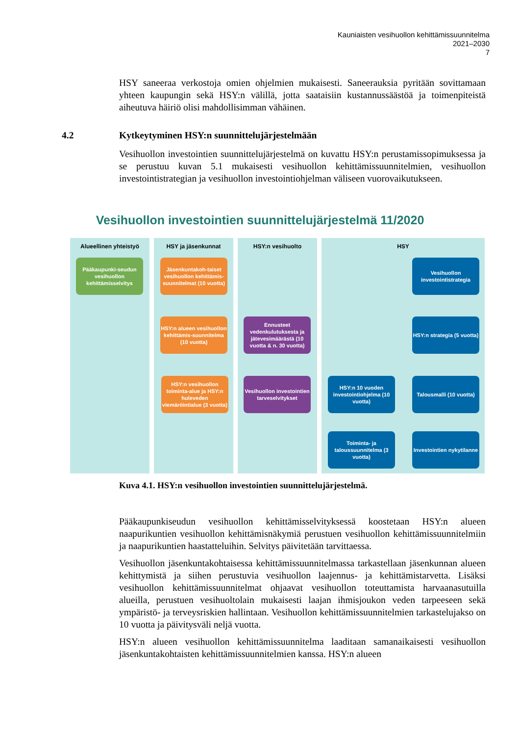Kauniaisten vesihuollon kehittämissuunnitelma
2021–2030
7
HSY saneeraa verkostoja omien ohjelmien mukaisesti. Saneerauksia pyritään sovittamaan yhteen kaupungin sekä HSY:n välillä, jotta saataisiin kustannussäästöä ja toimenpiteistä aiheutuva häiriö olisi mahdollisimman vähäinen.
4.2 Kytkeytyminen HSY:n suunnittelujärjestelmään
Vesihuollon investointien suunnittelujärjestelmä on kuvattu HSY:n perustamissopimuksessa ja se perustuu kuvan 5.1 mukaisesti vesihuollon kehittämissuunnitelmien, vesihuollon investointistrategian ja vesihuollon investointiohjelman väliseen vuorovaikutukseen.
Vesihuollon investointien suunnittelujärjestelmä 11/2020
Alueellinen yhteistyö
Pääkaupunki-seudun vesihuollon kehittämisselvitys
HSY ja jäsenkunnat
Jäsenkuntakoh-taiset vesihuollon kehittämis-suunnitelmat (10 vuotta)
HSY:n alueen vesihuollon kehittämis-suunnitelma (10 vuotta)
HSY:n vesihuollon toiminta-alue ja HSY:n huleveden viemäröintialue (3 vuotta)
HSY:n vesihuolto
Ennusteet vedenkulutuksesta ja jätevesimäärästä (10 vuotta & n. 30 vuotta)
Vesihuollon investointien tarveselvitykset
HSY
Vesihuollon investointistrategia
HSY:n strategia (5 vuotta)
HSY:n 10 vuoden investointiohjelma (10 vuotta)
Talousmalli (10 vuotta)
Toiminta- ja taloussuunnitelma (3 vuotta)
Investointien nykytilanne
Kuva 4.1. HSY:n vesihuollon investointien suunnittelujärjestelmä.
Pääkaupunkiseudun vesihuollon kehittämisselvityksessä koostetaan HSY:n alueen naapurikuntien vesihuollon kehittämisnäkymiä perustuen vesihuollon kehittämissuunnitelmiin ja naapurikuntien haastatteluihin. Selvitys päivitetään tarvittaessa.
Vesihuollon jäsenkuntakohtaisessa kehittämissuunnitelmassa tarkastellaan jäsenkunnan alueen kehittymistä ja siihen perustuvia vesihuollon laajennus- ja kehittämistarvetta. Lisäksi vesihuollon kehittämissuunnitelmat ohjaavat vesihuollon toteuttamista harvaanasutuilla alueilla, perustuen vesihuoltolain mukaisesti laajan ihmisjoukon veden tarpeeseen sekä ympäristö- ja terveysriskien hallintaan. Vesihuollon kehittämissuunnitelmien tarkastelujakso on 10 vuotta ja päivitysväli neljä vuotta.
HSY:n alueen vesihuollon kehittämissuunnitelma laaditaan samanaikaisesti vesihuollon jäsenkuntakohtaisten kehittämissuunnitelmien kanssa. HSY:n alueen